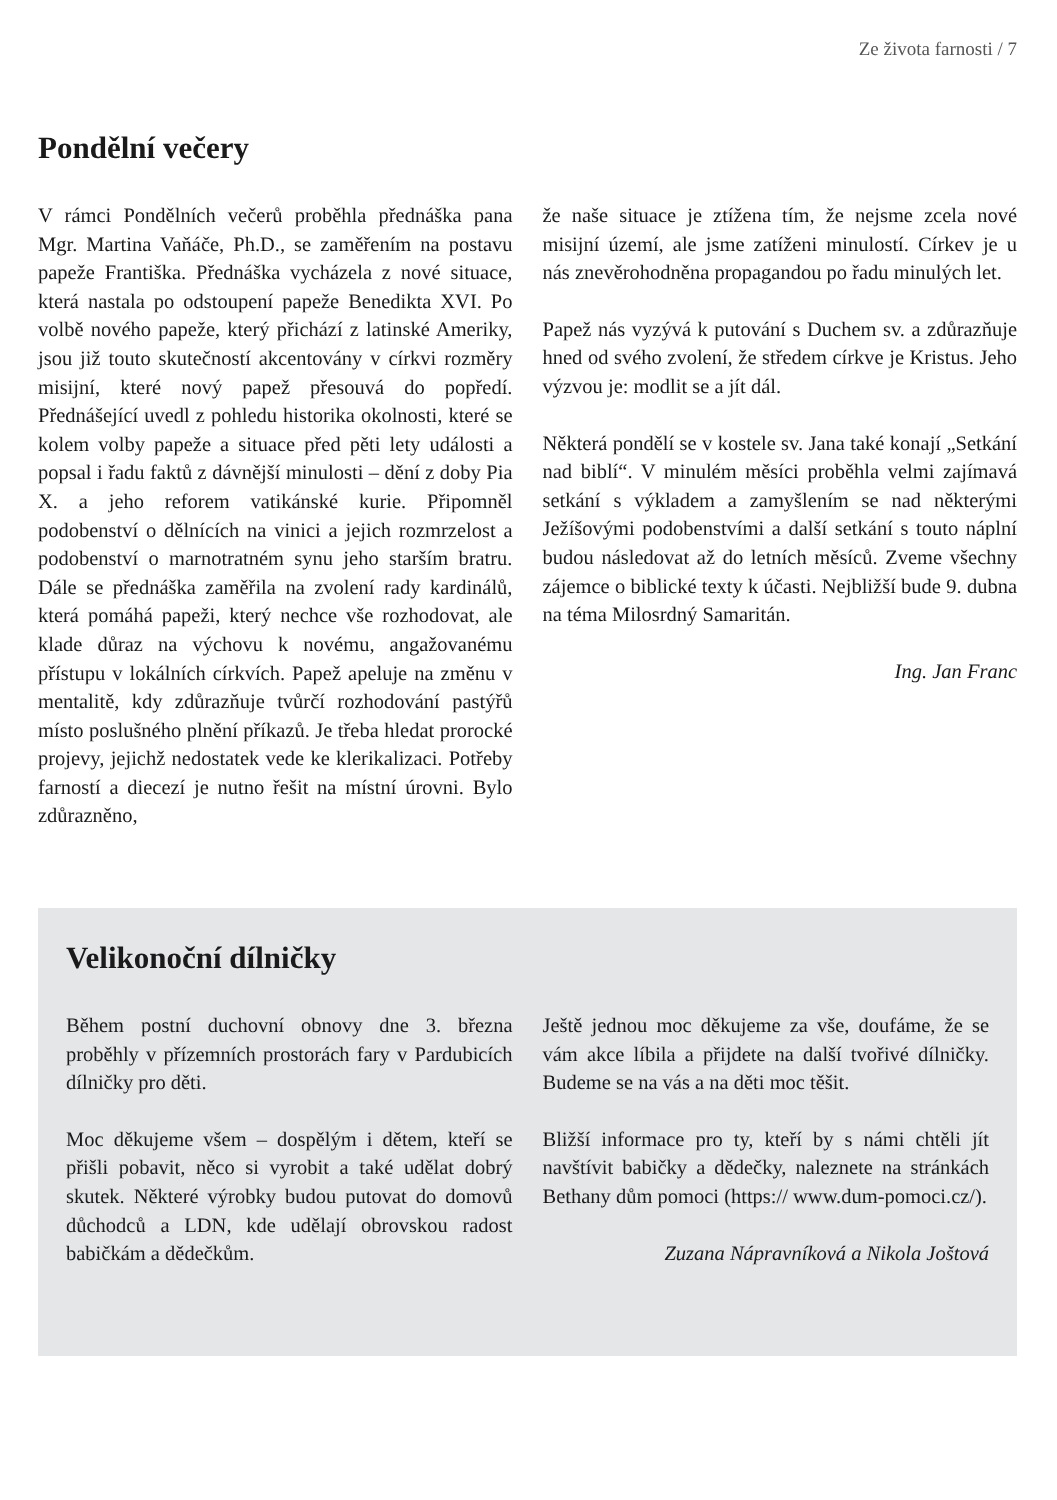Ze života farnosti / 7
Pondělní večery
V rámci Pondělních večerů proběhla přednáška pana Mgr. Martina Vaňáče, Ph.D., se zaměřením na postavu papeže Františka. Přednáška vycházela z nové situace, která nastala po odstoupení papeže Benedikta XVI. Po volbě nového papeže, který přichází z latinské Ameriky, jsou již touto skutečností akcentovány v církvi rozměry misijní, které nový papež přesouvá do popředí. Přednášející uvedl z pohledu historika okolnosti, které se kolem volby papeže a situace před pěti lety události a popsal i řadu faktů z dávnější minulosti – dění z doby Pia X. a jeho reforem vatikánské kurie. Připomněl podobenství o dělnících na vinici a jejich rozmrzelost a podobenství o marnotratném synu jeho starším bratru. Dále se přednáška zaměřila na zvolení rady kardinálů, která pomáhá papeži, který nechce vše rozhodovat, ale klade důraz na výchovu k novému, angažovanému přístupu v lokálních církvích. Papež apeluje na změnu v mentalitě, kdy zdůrazňuje tvůrčí rozhodování pastýřů místo poslušného plnění příkazů. Je třeba hledat prorocké projevy, jejichž nedostatek vede ke klerikalizaci. Potřeby farností a diecezí je nutno řešit na místní úrovni. Bylo zdůrazněno,
že naše situace je ztížena tím, že nejsme zcela nové misijní území, ale jsme zatíženi minulostí. Církev je u nás znevěrohodněna propagandou po řadu minulých let.
Papež nás vyzývá k putování s Duchem sv. a zdůrazňuje hned od svého zvolení, že středem církve je Kristus. Jeho výzvou je: modlit se a jít dál.
Některá pondělí se v kostele sv. Jana také konají „Setkání nad biblí“. V minulém měsíci proběhla velmi zajímavá setkání s výkladem a zamyšlením se nad některými Ježíšovými podobenstvími a další setkání s touto náplní budou následovat až do letních měsíců. Zveme všechny zájemce o biblické texty k účasti. Nejbližší bude 9. dubna na téma Milosrdný Samaritán.
Ing. Jan Franc
Velikonoční dílničky
Během postní duchovní obnovy dne 3. března proběhly v přízemních prostorách fary v Pardubicích dílničky pro děti.
Moc děkujeme všem – dospělým i dětem, kteří se přišli pobavit, něco si vyrobit a také udělat dobrý skutek. Některé výrobky budou putovat do domovů důchodců a LDN, kde udělají obrovskou radost babičkám a dědečkům.
Ještě jednou moc děkujeme za vše, doufáme, že se vám akce líbila a přijdete na další tvořivé dílničky. Budeme se na vás a na děti moc těšit.
Bližší informace pro ty, kteří by s námi chtěli jít navštívit babičky a dědečky, naleznete na stránkách Bethany dům pomoci (https:// www.dum-pomoci.cz/).
Zuzana Nápravníková a Nikola Joštová